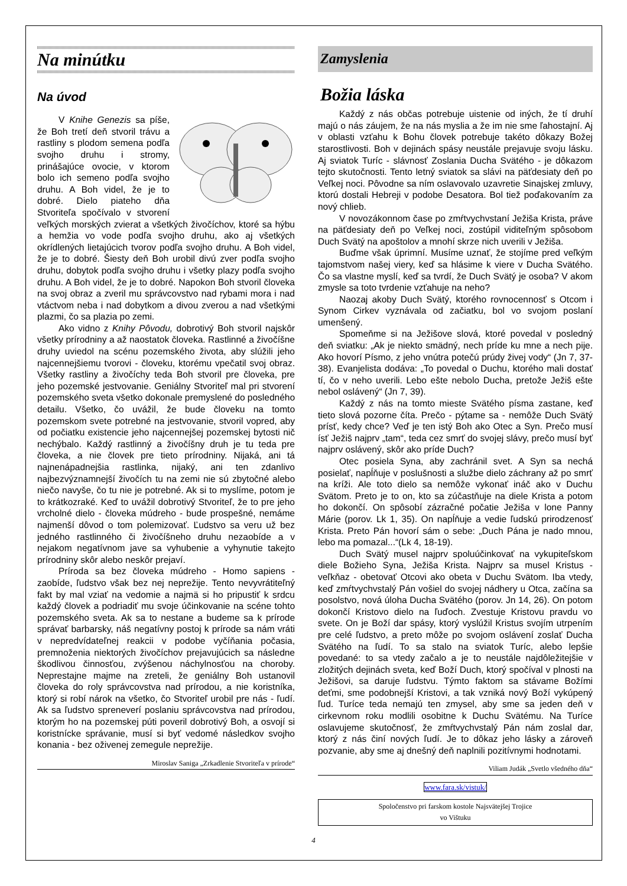Na minútku
Na úvod
V Knihe Genezis sa píše, že Boh tretí deň stvoril trávu a rastliny s plodom semena podľa svojho druhu i stromy, prinášajúce ovocie, v ktorom bolo ich semeno podľa svojho druhu. A Boh videl, že je to dobré. Dielo piateho dňa Stvoriteľa spočívalo v stvorení veľkých morských zvierat a všetkých živočíchov, ktoré sa hýbu a hemžia vo vode podľa svojho druhu, ako aj všetkých okrídlených lietajúcich tvorov podľa svojho druhu. A Boh videl, že je to dobré. Šiesty deň Boh urobil divú zver podľa svojho druhu, dobytok podľa svojho druhu i všetky plazy podľa svojho druhu. A Boh videl, že je to dobré. Napokon Boh stvoril človeka na svoj obraz a zveril mu správcovstvo nad rybami mora i nad vtáctvom neba i nad dobytkom a divou zverou a nad všetkými plazmi, čo sa plazia po zemi.
Ako vidno z Knihy Pôvodu, dobrotivý Boh stvoril najskôr všetky prírodniny a až naostatok človeka. Rastlinné a živočíšne druhy uviedol na scénu pozemského života, aby slúžili jeho najcennejšiemu tvorovi - človeku, ktorému vpečatil svoj obraz. Všetky rastliny a živočíchy teda Boh stvoril pre človeka, pre jeho pozemské jestvovanie. Geniálny Stvoriteľ mal pri stvorení pozemského sveta všetko dokonale premyslené do posledného detailu. Všetko, čo uvážil, že bude človeku na tomto pozemskom svete potrebné na jestvovanie, stvoril vopred, aby od počiatku existencie jeho najcennejšej pozemskej bytosti nič nechýbalo. Každý rastlinný a živočíšny druh je tu teda pre človeka, a nie človek pre tieto prírodniny. Nijaká, ani tá najnenápadnejšia rastlinka, nijaký, ani ten zdanlivo najbezvýznamnejší živočích tu na zemi nie sú zbytočné alebo niečo navyše, čo tu nie je potrebné. Ak si to myslíme, potom je to krátkozraké. Keď to uvážil dobrotivý Stvoriteľ, že to pre jeho vrcholné dielo - človeka múdreho - bude prospešné, nemáme najmenší dôvod o tom polemizovať. Ľudstvo sa veru už bez jedného rastlinného či živočíšneho druhu nezaobíde a v nejakom negatívnom jave sa vyhubenie a vyhynutie takejto prírodniny skôr alebo neskôr prejaví.
Príroda sa bez človeka múdreho - Homo sapiens - zaobíde, ľudstvo však bez nej neprežije. Tento nevyvrátiteľný fakt by mal vziať na vedomie a najmä si ho pripustiť k srdcu každý človek a podriadiť mu svoje účinkovanie na scéne tohto pozemského sveta. Ak sa to nestane a budeme sa k prírode správať barbarsky, náš negatívny postoj k prírode sa nám vráti v nepredvídateľnej reakcii v podobe vyčíňania počasia, premnoženia niektorých živočíchov prejavujúcich sa následne škodlivou činnosťou, zvýšenou náchylnosťou na choroby. Neprestajne majme na zreteli, že geniálny Boh ustanovil človeka do roly správcovstva nad prírodou, a nie koristníka, ktorý si robí nárok na všetko, čo Stvoriteľ urobil pre nás - ľudí. Ak sa ľudstvo spreneverí poslaniu správcovstva nad prírodou, ktorým ho na pozemskej púti poveril dobrotivý Boh, a osvojí si koristnícke správanie, musí si byť vedomé následkov svojho konania - bez oživenej zemegule neprežije.
Miroslav Saniga „Zrkadlenie Stvoriteľa v prírode“
Zamyslenia
Božia láska
Každý z nás občas potrebuje uistenie od iných, že tí druhí majú o nás záujem, že na nás myslia a že im nie sme ľahostajní. Aj v oblasti vzťahu k Bohu človek potrebuje takéto dôkazy Božej starostlivosti. Boh v dejinách spásy neustále prejavuje svoju lásku. Aj sviatok Turíc - slávnosť Zoslania Ducha Svätého - je dôkazom tejto skutočnosti. Tento letný sviatok sa slávi na päťdesiaty deň po Veľkej noci. Pôvodne sa ním oslavovalo uzavretie Sinajskej zmluvy, ktorú dostali Hebreji v podobe Desatora. Bol tiež poďakovaním za nový chlieb.
V novozákonnom čase po zmŕtvychvstaní Ježiša Krista, práve na päťdesiaty deň po Veľkej noci, zostúpil viditeľným spôsobom Duch Svätý na apoštolov a mnohí skrze nich uverili v Ježiša.
Buďme však úprimní. Musíme uznať, že stojíme pred veľkým tajomstvom našej viery, keď sa hlásime k viere v Ducha Svätého. Čo sa vlastne myslí, keď sa tvrdí, že Duch Svätý je osoba? V akom zmysle sa toto tvrdenie vzťahuje na neho?
Naozaj akoby Duch Svätý, ktorého rovnocennosť s Otcom i Synom Cirkev vyznávala od začiatku, bol vo svojom poslaní umenšený.
Spomeňme si na Ježišove slová, ktoré povedal v posledný deň sviatku: „Ak je niekto smädný, nech príde ku mne a nech pije. Ako hovorí Písmo, z jeho vnútra potečú prúdy živej vody“ (Jn 7, 37-38). Evanjelista dodáva: „To povedal o Duchu, ktorého mali dostať tí, čo v neho uverili. Lebo ešte nebolo Ducha, pretože Ježiš ešte nebol oslávený“ (Jn 7, 39).
Každý z nás na tomto mieste Svätého písma zastane, keď tieto slová pozorne číta. Prečo - pýtame sa - nemôže Duch Svätý prísť, kedy chce? Veď je ten istý Boh ako Otec a Syn. Prečo musí ísť Ježiš najprv „tam“, teda cez smrť do svojej slávy, prečo musí byť najprv oslávený, skôr ako príde Duch?
Otec posiela Syna, aby zachránil svet. A Syn sa nechá posielať, napĺňuje v poslušnosti a službe dielo záchrany až po smrť na kríži. Ale toto dielo sa nemôže vykonať ináč ako v Duchu Svätom. Preto je to on, kto sa zúčastňuje na diele Krista a potom ho dokončí. On spôsobí zázračné počatie Ježiša v lone Panny Márie (porov. Lk 1, 35). On napĺňuje a vedie ľudskú prirodzenosť Krista. Preto Pán hovorí sám o sebe: „Duch Pána je nado mnou, lebo ma pomazal...“(Lk 4, 18-19).
Duch Svätý musel najprv spoluúčinkovať na vykupiteľskom diele Božieho Syna, Ježiša Krista. Najprv sa musel Kristus - veľkňaz - obetovať Otcovi ako obeta v Duchu Svätom. Iba vtedy, keď zmŕtvychvstalý Pán vošiel do svojej nádhery u Otca, začína sa posolstvo, nová úloha Ducha Svätého (porov. Jn 14, 26). On potom dokončí Kristovo dielo na ľuďoch. Zvestuje Kristovu pravdu vo svete. On je Boží dar spásy, ktorý vyslúžil Kristus svojím utrpením pre celé ľudstvo, a preto môže po svojom oslávení zoslať Ducha Svätého na ľudí. To sa stalo na sviatok Turíc, alebo lepšie povedané: to sa vtedy začalo a je to neustále najdôležitejšie v zložitých dejinách sveta, keď Boží Duch, ktorý spočíval v plnosti na Ježišovi, sa daruje ľudstvu. Týmto faktom sa stávame Božími deťmi, sme podobnejší Kristovi, a tak vzniká nový Boží vykúpený ľud. Turíce teda nemajú ten zmysel, aby sme sa jeden deň v cirkevnom roku modlili osobitne k Duchu Svätému. Na Turíce oslavujeme skutočnosť, že zmŕtvychvstalý Pán nám zoslal dar, ktorý z nás činí nových ľudí. Je to dôkaz jeho lásky a zároveň pozvanie, aby sme aj dnešný deň naplnili pozitívnymi hodnotami.
Viliam Judák „Svetlo všedného dňa“
www.fara.sk/vistuk/
Spoločenstvo pri farskom kostole Najsvätejšej Trojice
vo Vištuku
4